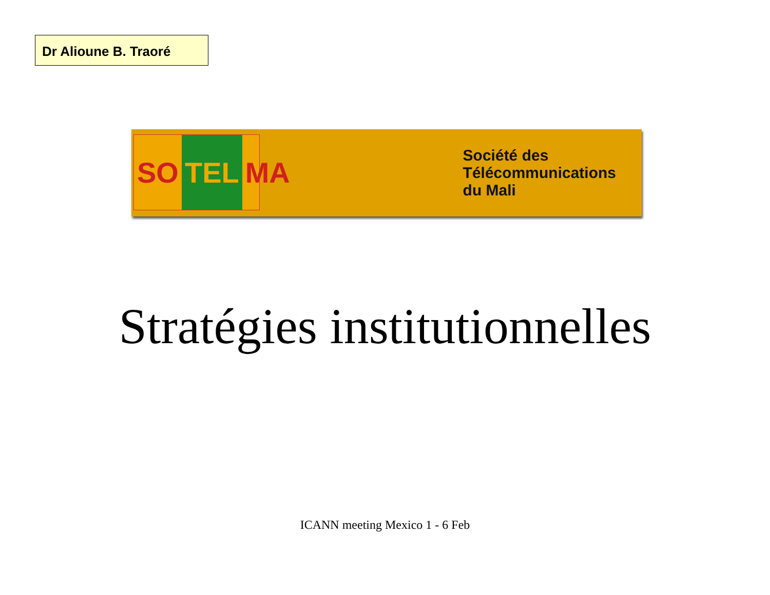Dr Alioune B. Traoré
SO TEL MA
Société des
Télécommunications
du Mali
Stratégies institutionnelles
ICANN meeting Mexico 1 - 6 Feb